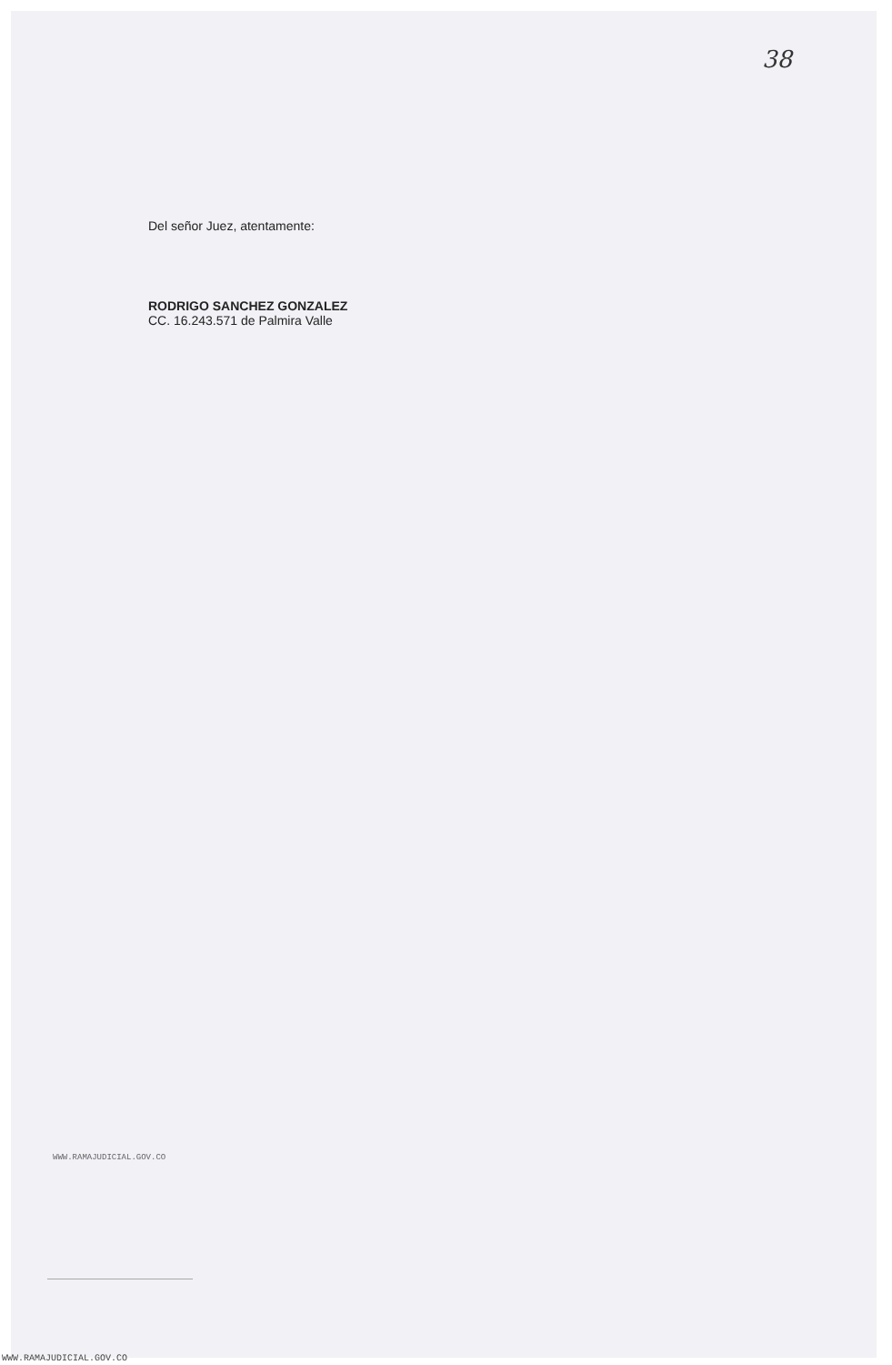38
Del señor Juez, atentamente:
RODRIGO SANCHEZ GONZALEZ
CC. 16.243.571 de Palmira Valle
WWW.RAMAJUDICIAL.GOV.CO
WWW.RAMAJUDICIAL.GOV.CO